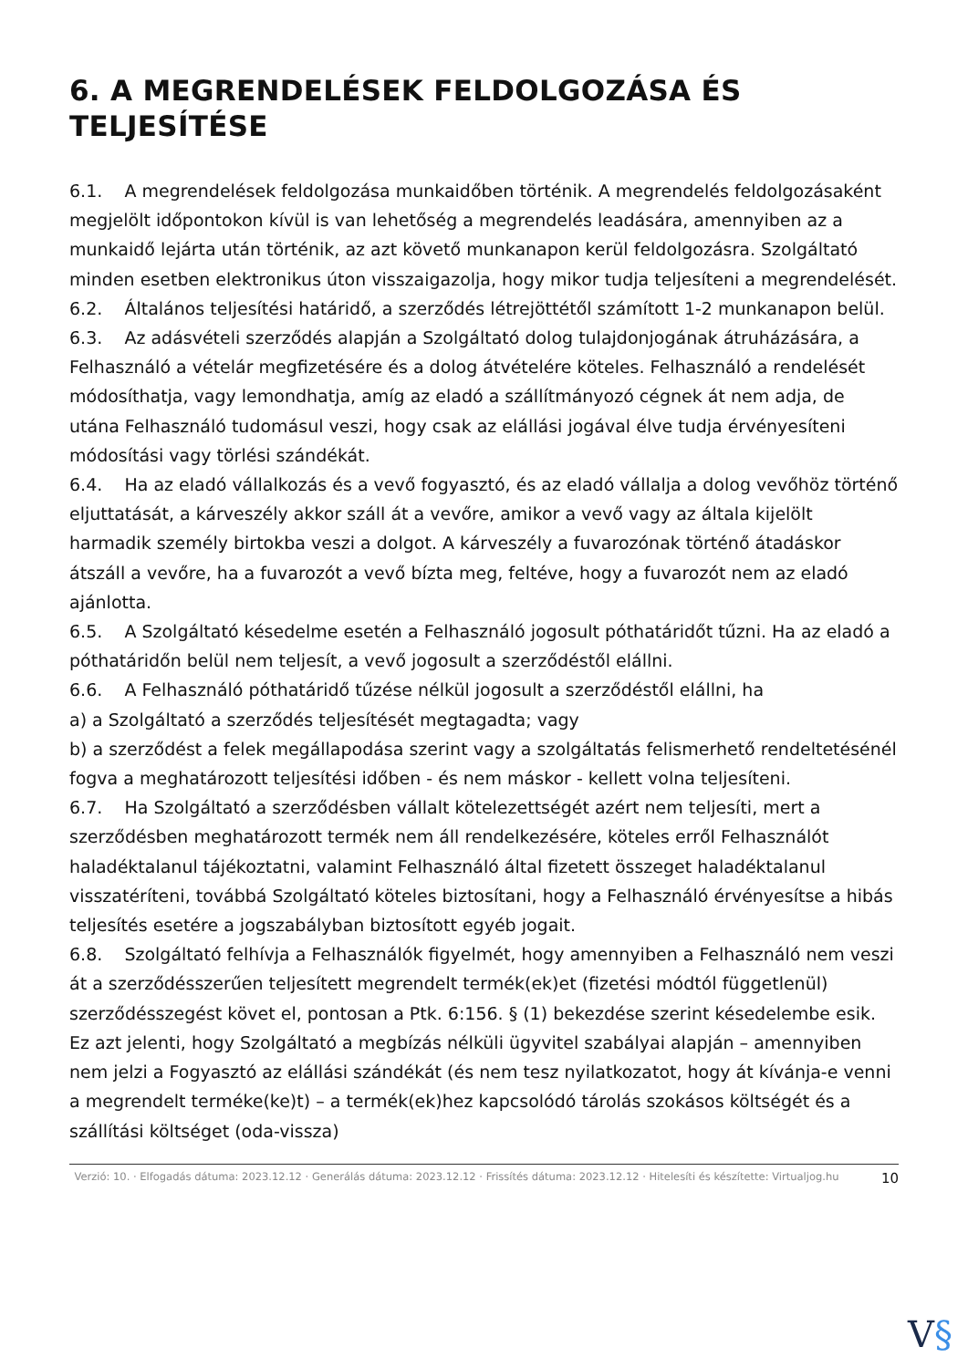6. A MEGRENDELÉSEK FELDOLGOZÁSA ÉS TELJESÍTÉSE
6.1. A megrendelések feldolgozása munkaidőben történik. A megrendelés feldolgozásaként megjelölt időpontokon kívül is van lehetőség a megrendelés leadására, amennyiben az a munkaidő lejárta után történik, az azt követő munkanapon kerül feldolgozásra. Szolgáltató minden esetben elektronikus úton visszaigazolja, hogy mikor tudja teljesíteni a megrendelését.
6.2. Általános teljesítési határidő, a szerződés létrejöttétől számított 1-2 munkanapon belül.
6.3. Az adásvételi szerződés alapján a Szolgáltató dolog tulajdonjogának átruházására, a Felhasználó a vételár megfizetésére és a dolog átvételére köteles. Felhasználó a rendelését módosíthatja, vagy lemondhatja, amíg az eladó a szállítmányozó cégnek át nem adja, de utána Felhasználó tudomásul veszi, hogy csak az elállási jogával élve tudja érvényesíteni módosítási vagy törlési szándékát.
6.4. Ha az eladó vállalkozás és a vevő fogyasztó, és az eladó vállalja a dolog vevőhöz történő eljuttatását, a kárveszély akkor száll át a vevőre, amikor a vevő vagy az általa kijelölt harmadik személy birtokba veszi a dolgot. A kárveszély a fuvarozónak történő átadáskor átszáll a vevőre, ha a fuvarozót a vevő bízta meg, feltéve, hogy a fuvarozót nem az eladó ajánlotta.
6.5. A Szolgáltató késedelme esetén a Felhasználó jogosult póthatáridőt tűzni. Ha az eladó a póthatáridőn belül nem teljesít, a vevő jogosult a szerződéstől elállni.
6.6. A Felhasználó póthatáridő tűzése nélkül jogosult a szerződéstől elállni, ha
a) a Szolgáltató a szerződés teljesítését megtagadta; vagy
b) a szerződést a felek megállapodása szerint vagy a szolgáltatás felismerhető rendeltetésénél fogva a meghatározott teljesítési időben - és nem máskor - kellett volna teljesíteni.
6.7. Ha Szolgáltató a szerződésben vállalt kötelezettségét azért nem teljesíti, mert a szerződésben meghatározott termék nem áll rendelkezésére, köteles erről Felhasználót haladéktalanul tájékoztatni, valamint Felhasználó által fizetett összeget haladéktalanul visszatéríteni, továbbá Szolgáltató köteles biztosítani, hogy a Felhasználó érvényesítse a hibás teljesítés esetére a jogszabályban biztosított egyéb jogait.
6.8. Szolgáltató felhívja a Felhasználók figyelmét, hogy amennyiben a Felhasználó nem veszi át a szerződésszerűen teljesített megrendelt termék(ek)et (fizetési módtól függetlenül) szerződésszegést követ el, pontosan a Ptk. 6:156. § (1) bekezdése szerint késedelembe esik.
Ez azt jelenti, hogy Szolgáltató a megbízás nélküli ügyvitel szabályai alapján – amennyiben nem jelzi a Fogyasztó az elállási szándékát (és nem tesz nyilatkozatot, hogy át kívánja-e venni a megrendelt terméke(ke)t) – a termék(ek)hez kapcsolódó tárolás szokásos költségét és a szállítási költséget (oda-vissza)
Verzió: 10. · Elfogadás dátuma: 2023.12.12 · Generálás dátuma: 2023.12.12 · Frissítés dátuma: 2023.12.12 · Hitelesíti és készítette: Virtualjog.hu
10
V§